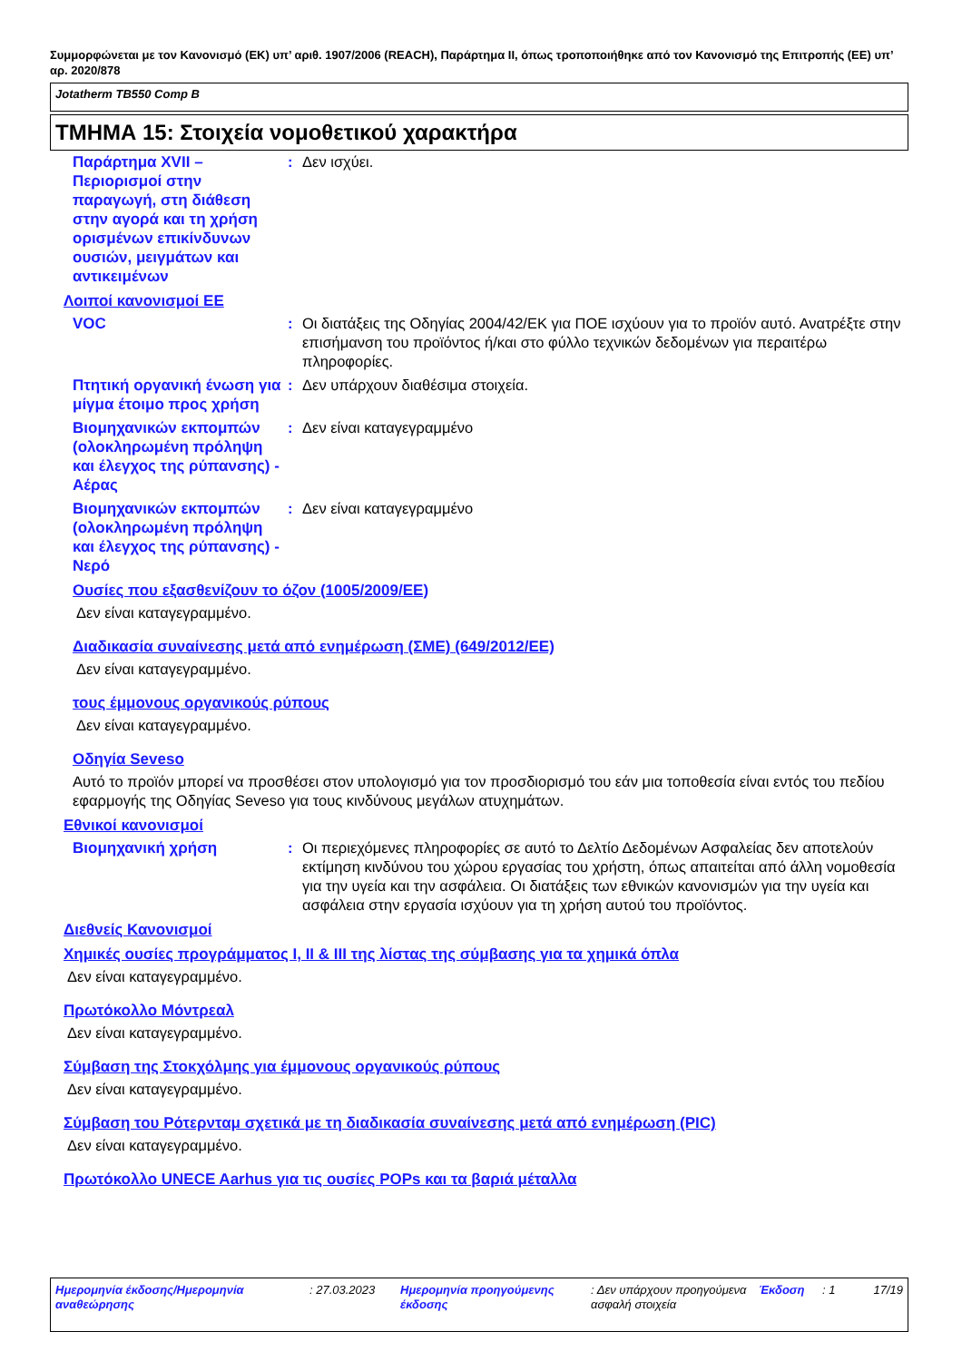Συμμορφώνεται με τον Κανονισμό (ΕΚ) υπ’ αριθ. 1907/2006 (REACH), Παράρτημα II, όπως τροποποιήθηκε από τον Κανονισμό της Επιτροπής (ΕΕ) υπ’ αρ. 2020/878
Jotatherm TB550 Comp B
ΤΜΗΜΑ 15: Στοιχεία νομοθετικού χαρακτήρα
Παράρτημα XVII – Περιορισμοί στην παραγωγή, στη διάθεση στην αγορά και τη χρήση ορισμένων επικίνδυνων ουσιών, μειγμάτων και αντικειμένων
: Δεν ισχύει.
Λοιποί κανονισμοί ΕΕ
VOC : Οι διατάξεις της Οδηγίας 2004/42/ΕΚ για ΠΟΕ ισχύουν για το προϊόν αυτό. Ανατρέξτε στην επισήμανση του προϊόντος ή/και στο φύλλο τεχνικών δεδομένων για περαιτέρω πληροφορίες.
Πτητική οργανική ένωση για μίγμα έτοιμο προς χρήση
: Δεν υπάρχουν διαθέσιμα στοιχεία.
Βιομηχανικών εκπομπών (ολοκληρωμένη πρόληψη και έλεγχος της ρύπανσης) - Αέρας
: Δεν είναι καταγεγραμμένο
Βιομηχανικών εκπομπών (ολοκληρωμένη πρόληψη και έλεγχος της ρύπανσης) - Νερό
: Δεν είναι καταγεγραμμένο
Ουσίες που εξασθενίζουν το όζον (1005/2009/ΕΕ)
Δεν είναι καταγεγραμμένο.
Διαδικασία συναίνεσης μετά από ενημέρωση (ΣΜΕ) (649/2012/ΕΕ)
Δεν είναι καταγεγραμμένο.
τους έμμονους οργανικούς ρύπους
Δεν είναι καταγεγραμμένο.
Οδηγία Seveso
Αυτό το προϊόν μπορεί να προσθέσει στον υπολογισμό για τον προσδιορισμό του εάν μια τοποθεσία είναι εντός του πεδίου εφαρμογής της Οδηγίας Seveso για τους κινδύνους μεγάλων ατυχημάτων.
Εθνικοί κανονισμοί
Βιομηχανική χρήση : Οι περιεχόμενες πληροφορίες σε αυτό το Δελτίο Δεδομένων Ασφαλείας δεν αποτελούν εκτίμηση κινδύνου του χώρου εργασίας του χρήστη, όπως απαιτείται από άλλη νομοθεσία για την υγεία και την ασφάλεια. Οι διατάξεις των εθνικών κανονισμών για την υγεία και ασφάλεια στην εργασία ισχύουν για τη χρήση αυτού του προϊόντος.
Διεθνείς Κανονισμοί
Χημικές ουσίες προγράμματος I, II & III της λίστας της σύμβασης για τα χημικά όπλα
Δεν είναι καταγεγραμμένο.
Πρωτόκολλο Μόντρεαλ
Δεν είναι καταγεγραμμένο.
Σύμβαση της Στοκχόλμης για έμμονους οργανικούς ρύπους
Δεν είναι καταγεγραμμένο.
Σύμβαση του Ρότερνταμ σχετικά με τη διαδικασία συναίνεσης μετά από ενημέρωση (PIC)
Δεν είναι καταγεγραμμένο.
Πρωτόκολλο UNECE Aarhus για τις ουσίες POPs και τα βαριά μέταλλα
Ημερομηνία έκδοσης/Ημερομηνία αναθεώρησης
: 27.03.2023 Ημερομηνία προηγούμενης έκδοσης
: Δεν υπάρχουν προηγούμενα ασφαλή στοιχεία
Έκδοση : 1 17/19